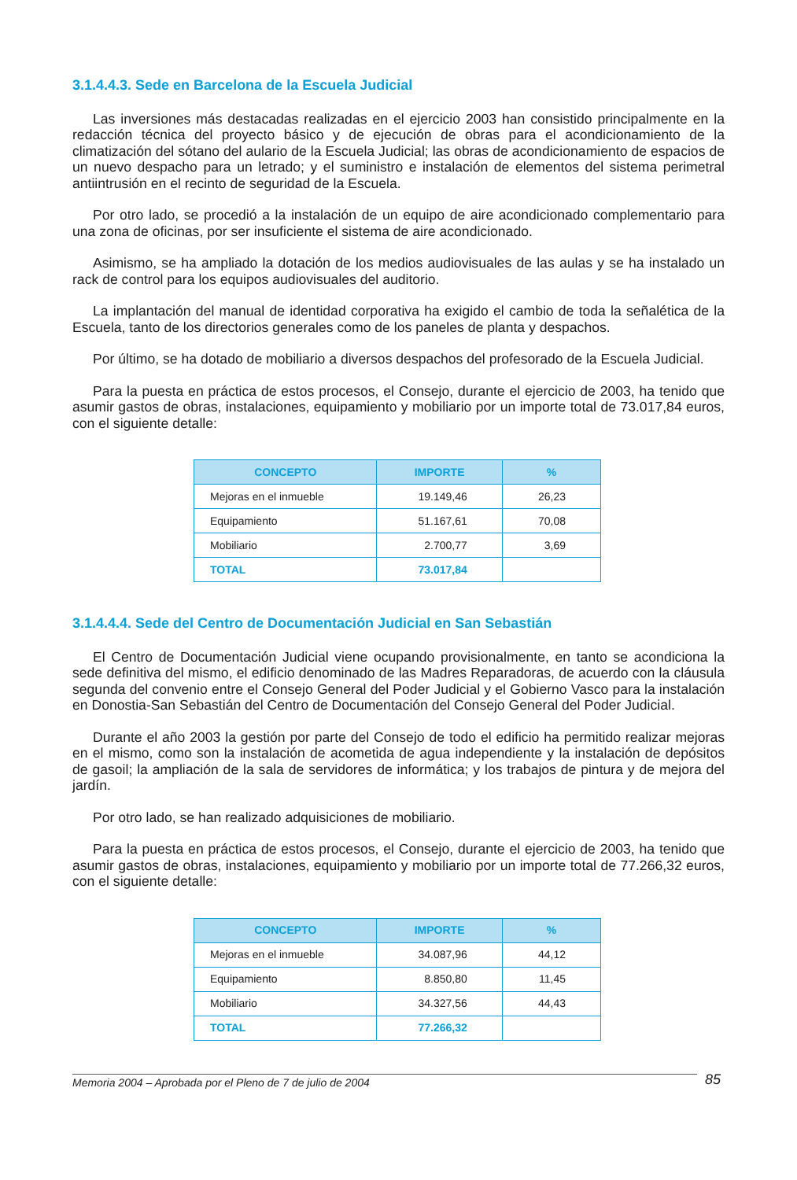3.1.4.4.3. Sede en Barcelona de la Escuela Judicial
Las inversiones más destacadas realizadas en el ejercicio 2003 han consistido principalmente en la redacción técnica del proyecto básico y de ejecución de obras para el acondicionamiento de la climatización del sótano del aulario de la Escuela Judicial; las obras de acondicionamiento de espacios de un nuevo despacho para un letrado; y el suministro e instalación de elementos del sistema perimetral antiintrusión en el recinto de seguridad de la Escuela.
Por otro lado, se procedió a la instalación de un equipo de aire acondicionado complementario para una zona de oficinas, por ser insuficiente el sistema de aire acondicionado.
Asimismo, se ha ampliado la dotación de los medios audiovisuales de las aulas y se ha instalado un rack de control para los equipos audiovisuales del auditorio.
La implantación del manual de identidad corporativa ha exigido el cambio de toda la señalética de la Escuela, tanto de los directorios generales como de los paneles de planta y despachos.
Por último, se ha dotado de mobiliario a diversos despachos del profesorado de la Escuela Judicial.
Para la puesta en práctica de estos procesos, el Consejo, durante el ejercicio de 2003, ha tenido que asumir gastos de obras, instalaciones, equipamiento y mobiliario por un importe total de 73.017,84 euros, con el siguiente detalle:
| CONCEPTO | IMPORTE | % |
| --- | --- | --- |
| Mejoras en el inmueble | 19.149,46 | 26,23 |
| Equipamiento | 51.167,61 | 70,08 |
| Mobiliario | 2.700,77 | 3,69 |
| TOTAL | 73.017,84 | |
3.1.4.4.4. Sede del Centro de Documentación Judicial en San Sebastián
El Centro de Documentación Judicial viene ocupando provisionalmente, en tanto se acondiciona la sede definitiva del mismo, el edificio denominado de las Madres Reparadoras, de acuerdo con la cláusula segunda del convenio entre el Consejo General del Poder Judicial y el Gobierno Vasco para la instalación en Donostia-San Sebastián del Centro de Documentación del Consejo General del Poder Judicial.
Durante el año 2003 la gestión por parte del Consejo de todo el edificio ha permitido realizar mejoras en el mismo, como son la instalación de acometida de agua independiente y la instalación de depósitos de gasoil; la ampliación de la sala de servidores de informática; y los trabajos de pintura y de mejora del jardín.
Por otro lado, se han realizado adquisiciones de mobiliario.
Para la puesta en práctica de estos procesos, el Consejo, durante el ejercicio de 2003, ha tenido que asumir gastos de obras, instalaciones, equipamiento y mobiliario por un importe total de 77.266,32 euros, con el siguiente detalle:
| CONCEPTO | IMPORTE | % |
| --- | --- | --- |
| Mejoras en el inmueble | 34.087,96 | 44,12 |
| Equipamiento | 8.850,80 | 11,45 |
| Mobiliario | 34.327,56 | 44,43 |
| TOTAL | 77.266,32 | |
Memoria 2004 – Aprobada por el Pleno de 7 de julio de 2004 85